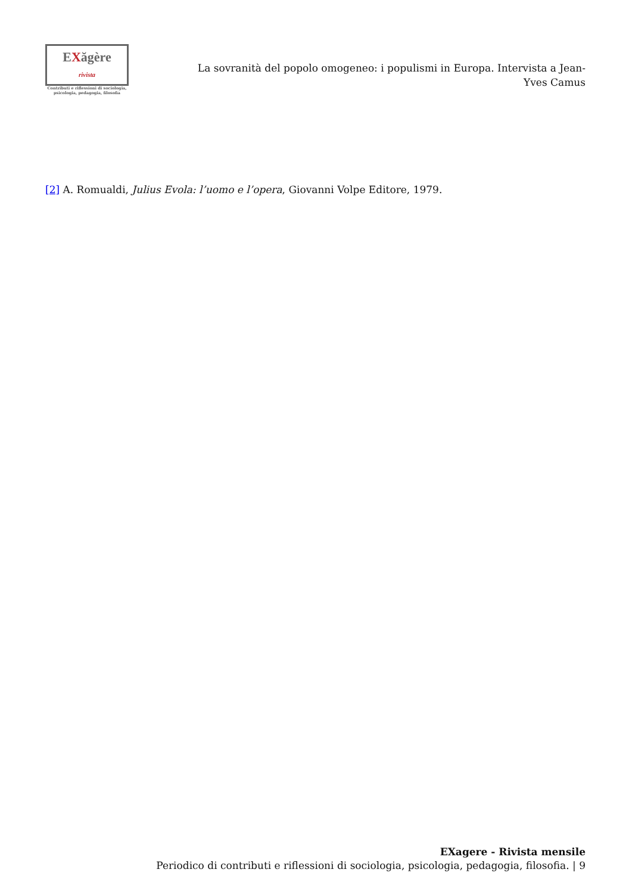EXăgère rivista
Contributi e riflessioni di sociologia,
psicologia, pedagogia, filosofia
La sovranità del popolo omogeneo: i populismi in Europa. Intervista a Jean-Yves Camus
[2] A. Romualdi, Julius Evola: l’uomo e l’opera, Giovanni Volpe Editore, 1979.
EXagere - Rivista mensile
Periodico di contributi e riflessioni di sociologia, psicologia, pedagogia, filosofia. | 9